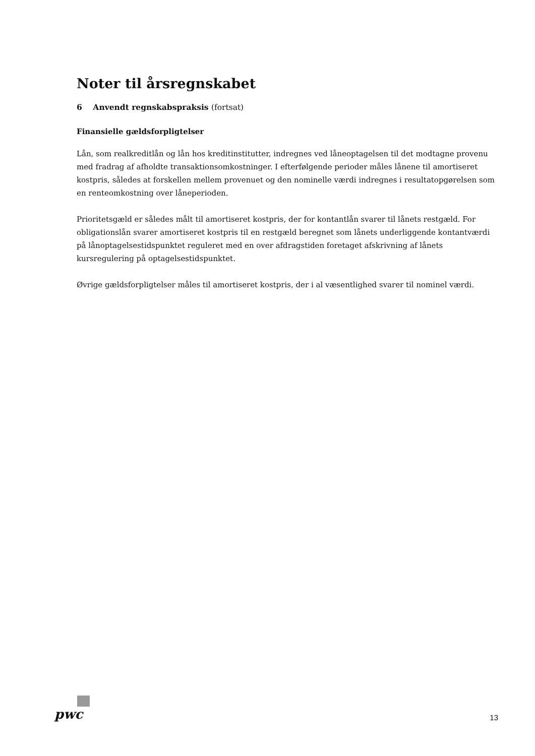Noter til årsregnskabet
6 Anvendt regnskabspraksis (fortsat)
Finansielle gældsforpligtelser
Lån, som realkreditlån og lån hos kreditinstitutter, indregnes ved låneoptagelsen til det modtagne provenu med fradrag af afholdte transaktionsomkostninger. I efterfølgende perioder måles lånene til amortiseret kostpris, således at forskellen mellem provenuet og den nominelle værdi indregnes i resultatopgørelsen som en renteomkostning over låneperioden.
Prioritetsgæld er således målt til amortiseret kostpris, der for kontantlån svarer til lånets restgæld. For obligationslån svarer amortiseret kostpris til en restgæld beregnet som lånets underliggende kontantværdi på lånoptagelsestidspunktet reguleret med en over afdragstiden foretaget afskrivning af lånets kursregulering på optagelsestidspunktet.
Øvrige gældsforpligtelser måles til amortiseret kostpris, der i al væsentlighed svarer til nominel værdi.
pwc
13